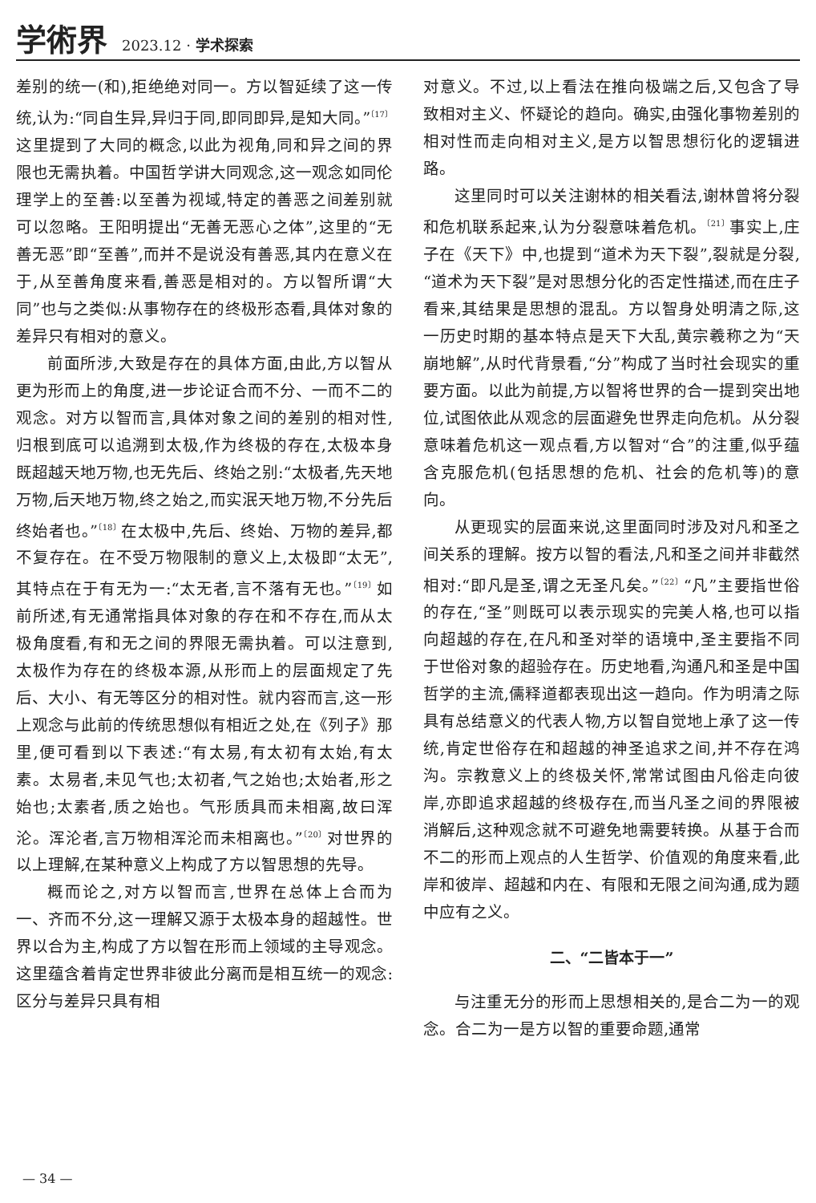学術界 2023.12 · 学术探索
差别的统一(和),拒绝绝对同一。方以智延续了这一传统,认为:“同自生异,异归于同,即同即异,是知大同。”<sup>〔17〕</sup>这里提到了大同的概念,以此为视角,同和异之间的界限也无需执着。中国哲学讲大同观念,这一观念如同伦理学上的至善:以至善为视域,特定的善恶之间差别就可以忽略。王阳明提出“无善无恶心之体”,这里的“无善无恶”即“至善”,而并不是说没有善恶,其内在意义在于,从至善角度来看,善恶是相对的。方以智所谓“大同”也与之类似:从事物存在的终极形态看,具体对象的差异只有相对的意义。
前面所涉,大致是存在的具体方面,由此,方以智从更为形而上的角度,进一步论证合而不分、一而不二的观念。对方以智而言,具体对象之间的差别的相对性,归根到底可以追溯到太极,作为终极的存在,太极本身既超越天地万物,也无先后、终始之别:“太极者,先天地万物,后天地万物,终之始之,而实泯天地万物,不分先后终始者也。”<sup>〔18〕</sup>在太极中,先后、终始、万物的差异,都不复存在。在不受万物限制的意义上,太极即“太无”,其特点在于有无为一:“太无者,言不落有无也。”<sup>〔19〕</sup>如前所述,有无通常指具体对象的存在和不存在,而从太极角度看,有和无之间的界限无需执着。可以注意到,太极作为存在的终极本源,从形而上的层面规定了先后、大小、有无等区分的相对性。就内容而言,这一形上观念与此前的传统思想似有相近之处,在《列子》那里,便可看到以下表述:“有太易,有太初有太始,有太素。太易者,未见气也;太初者,气之始也;太始者,形之始也;太素者,质之始也。气形质具而未相离,故曰浑沦。浑沦者,言万物相浑沦而未相离也。”<sup>〔20〕</sup>对世界的以上理解,在某种意义上构成了方以智思想的先导。
概而论之,对方以智而言,世界在总体上合而为一、齐而不分,这一理解又源于太极本身的超越性。世界以合为主,构成了方以智在形而上领域的主导观念。这里蕴含着肯定世界非彼此分离而是相互统一的观念:区分与差异只具有相
对意义。不过,以上看法在推向极端之后,又包含了导致相对主义、怀疑论的趋向。确实,由强化事物差别的相对性而走向相对主义,是方以智思想衍化的逻辑进路。
这里同时可以关注谢林的相关看法,谢林曾将分裂和危机联系起来,认为分裂意味着危机。<sup>〔21〕</sup>事实上,庄子在《天下》中,也提到“道术为天下裂”,裂就是分裂,“道术为天下裂”是对思想分化的否定性描述,而在庄子看来,其结果是思想的混乱。方以智身处明清之际,这一历史时期的基本特点是天下大乱,黄宗羲称之为“天崩地解”,从时代背景看,“分”构成了当时社会现实的重要方面。以此为前提,方以智将世界的合一提到突出地位,试图依此从观念的层面避免世界走向危机。从分裂意味着危机这一观点看,方以智对“合”的注重,似乎蕴含克服危机(包括思想的危机、社会的危机等)的意向。
从更现实的层面来说,这里面同时涉及对凡和圣之间关系的理解。按方以智的看法,凡和圣之间并非截然相对:“即凡是圣,谓之无圣凡矣。”<sup>〔22〕</sup>“凡”主要指世俗的存在,“圣”则既可以表示现实的完美人格,也可以指向超越的存在,在凡和圣对举的语境中,圣主要指不同于世俗对象的超验存在。历史地看,沟通凡和圣是中国哲学的主流,儒释道都表现出这一趋向。作为明清之际具有总结意义的代表人物,方以智自觉地上承了这一传统,肯定世俗存在和超越的神圣追求之间,并不存在鸿沟。宗教意义上的终极关怀,常常试图由凡俗走向彼岸,亦即追求超越的终极存在,而当凡圣之间的界限被消解后,这种观念就不可避免地需要转换。从基于合而不二的形而上观点的人生哲学、价值观的角度来看,此岸和彼岸、超越和内在、有限和无限之间沟通,成为题中应有之义。
二、“二皆本于一”
与注重无分的形而上思想相关的,是合二为一的观念。合二为一是方以智的重要命题,通常
— 34 —